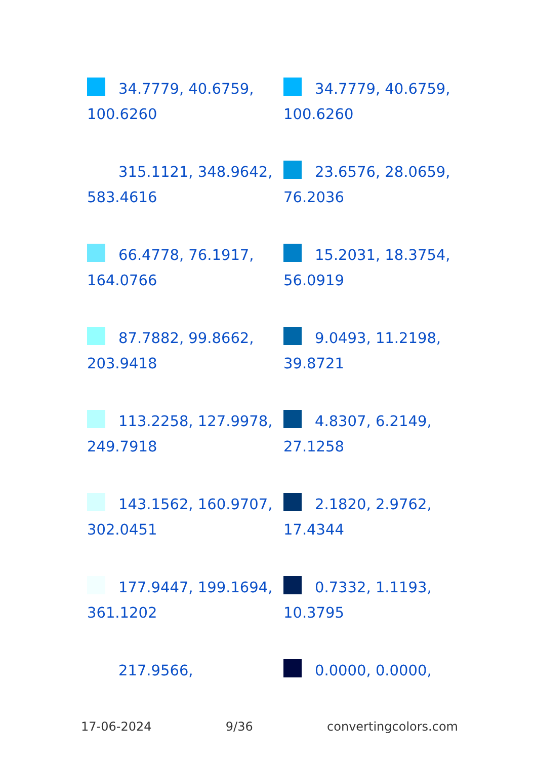34.7779, 40.6759, 100.6260
34.7779, 40.6759, 100.6260
315.1121, 348.9642, 583.4616
23.6576, 28.0659, 76.2036
66.4778, 76.1917, 164.0766
15.2031, 18.3754, 56.0919
87.7882, 99.8662, 203.9418
9.0493, 11.2198, 39.8721
113.2258, 127.9978, 249.7918
4.8307, 6.2149, 27.1258
143.1562, 160.9707, 302.0451
2.1820, 2.9762, 17.4344
177.9447, 199.1694, 361.1202
0.7332, 1.1193, 10.3795
217.9566,
0.0000, 0.0000,
17-06-2024 9/36 convertingcolors.com